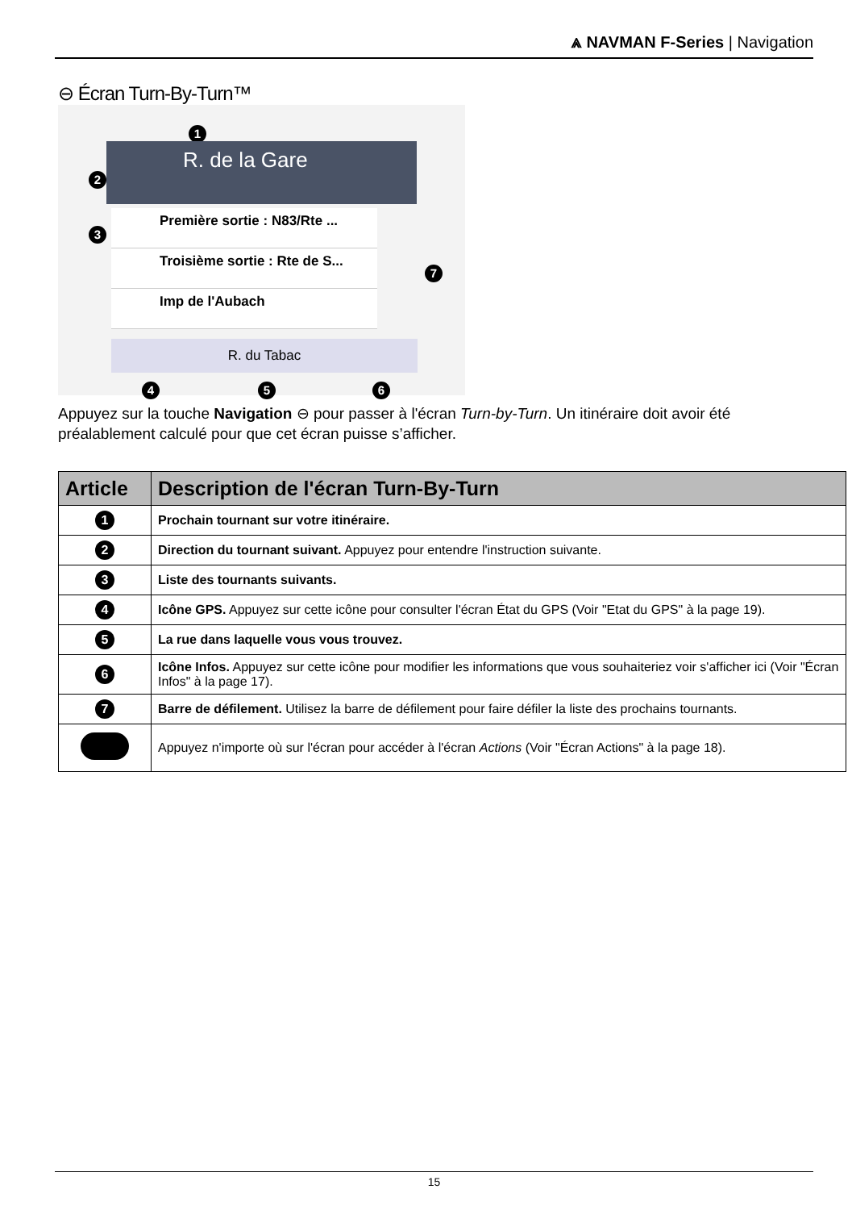⩓ NAVMAN F-Series | Navigation
⊖ Écran Turn-By-Turn™
1
2
3
R. de la Gare
Première sortie : N83/Rte ...
Troisième sortie : Rte de S...
Imp de l'Aubach
7
R. du Tabac
4 5 6
Appuyez sur la touche Navigation ⊖ pour passer à l'écran Turn-by-Turn. Un itinéraire doit avoir été préalablement calculé pour que cet écran puisse s’afficher.
| Article | Description de l'écran Turn-By-Turn |
| --- | --- |
| 1 | Prochain tournant sur votre itinéraire. |
| 2 | Direction du tournant suivant. Appuyez pour entendre l'instruction suivante. |
| 3 | Liste des tournants suivants. |
| 4 | Icône GPS. Appuyez sur cette icône pour consulter l'écran État du GPS (Voir "Etat du GPS" à la page 19). |
| 5 | La rue dans laquelle vous vous trouvez. |
| 6 | Icône Infos. Appuyez sur cette icône pour modifier les informations que vous souhaiteriez voir s'afficher ici (Voir "Écran Infos" à la page 17). |
| 7 | Barre de défilement. Utilisez la barre de défilement pour faire défiler la liste des prochains tournants. |
| | Appuyez n'importe où sur l'écran pour accéder à l'écran Actions (Voir "Écran Actions" à la page 18). |
15